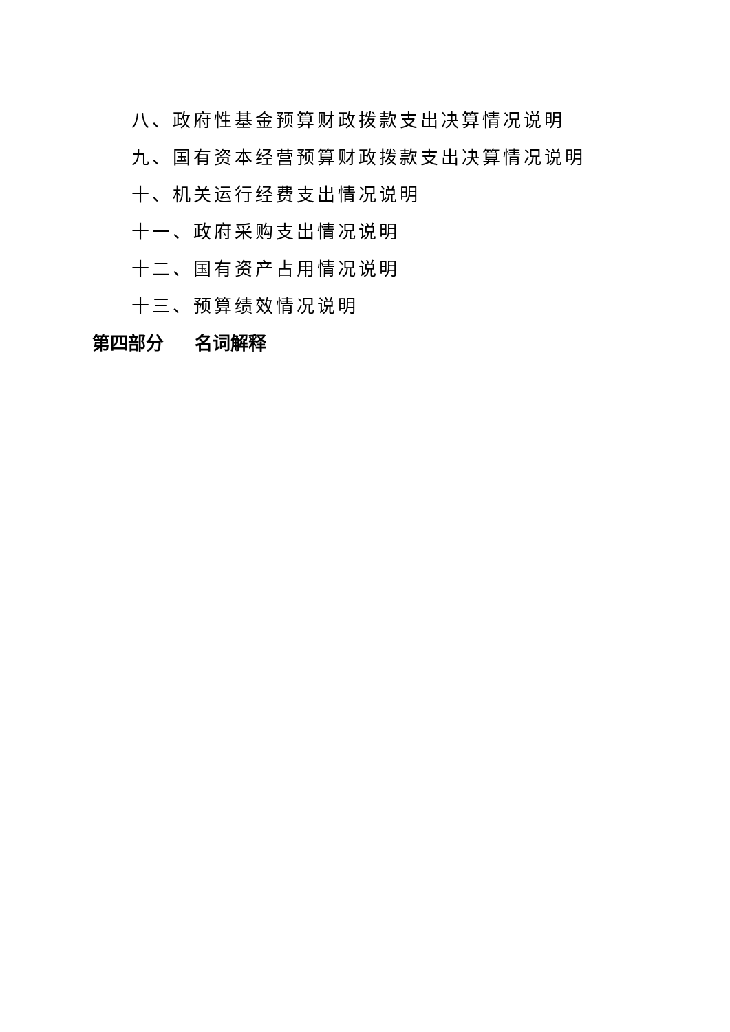八、政府性基金预算财政拨款支出决算情况说明
九、国有资本经营预算财政拨款支出决算情况说明
十、机关运行经费支出情况说明
十一、政府采购支出情况说明
十二、国有资产占用情况说明
十三、预算绩效情况说明
第四部分 名词解释